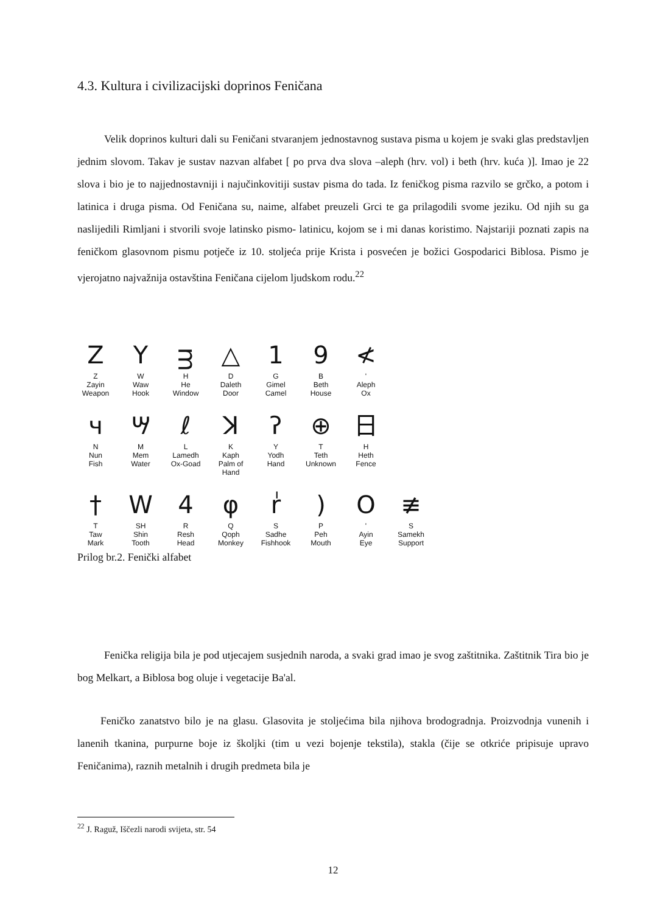4.3. Kultura i civilizacijski doprinos Feničana
Velik doprinos kulturi dali su Feničani stvaranjem jednostavnog sustava pisma u kojem je svaki glas predstavljen jednim slovom. Takav je sustav nazvan alfabet [ po prva dva slova –aleph (hrv. vol) i beth (hrv. kuća )]. Imao je 22 slova i bio je to najjednostavniji i najučinkovitiji sustav pisma do tada. Iz feničkog pisma razvilo se grčko, a potom i latinica i druga pisma. Od Feničana su, naime, alfabet preuzeli Grci te ga prilagodili svome jeziku. Od njih su ga naslijedili Rimljani i stvorili svoje latinsko pismo- latinicu, kojom se i mi danas koristimo. Najstariji poznati zapis na feničkom glasovnom pismu potječe iz 10. stoljeća prije Krista i posvećen je božici Gospodarici Biblosa. Pismo je vjerojatno najvažnija ostavština Feničana cijelom ljudskom rodu.<sup>22</sup>
Z
Z
Zayin
Weapon
Y
W
Waw
Hook
ᴟ
H
He
Window
△
D
Daleth
Door
1
G
Gimel
Camel
9
B
Beth
House
≮
'
Aleph
Ox
ч
N
Nun
Fish
ሣ
M
Mem
Water
ℓ
L
Lamedh
Ox-Goad
ꓘ
K
Kaph
Palm of Hand
ʔ
Y
Yodh
Hand
⊕
T
Teth
Unknown
日
H
Heth
Fence
†
T
Taw
Mark
W
SH
Shin
Tooth
4
R
Resh
Head
φ
Q
Qoph
Monkey
ٰr
S
Sadhe
Fishhook
)
P
Peh
Mouth
O
'
Ayin
Eye
≢
S
Samekh
Support
Prilog br.2. Fenički alfabet
Fenička religija bila je pod utjecajem susjednih naroda, a svaki grad imao je svog zaštitnika. Zaštitnik Tira bio je bog Melkart, a Biblosa bog oluje i vegetacije Ba'al.
Feničko zanatstvo bilo je na glasu. Glasovita je stoljećima bila njihova brodogradnja. Proizvodnja vunenih i lanenih tkanina, purpurne boje iz školjki (tim u vezi bojenje tekstila), stakla (čije se otkriće pripisuje upravo Feničanima), raznih metalnih i drugih predmeta bila je
<sup>22</sup> J. Raguž, Iščezli narodi svijeta, str. 54
12